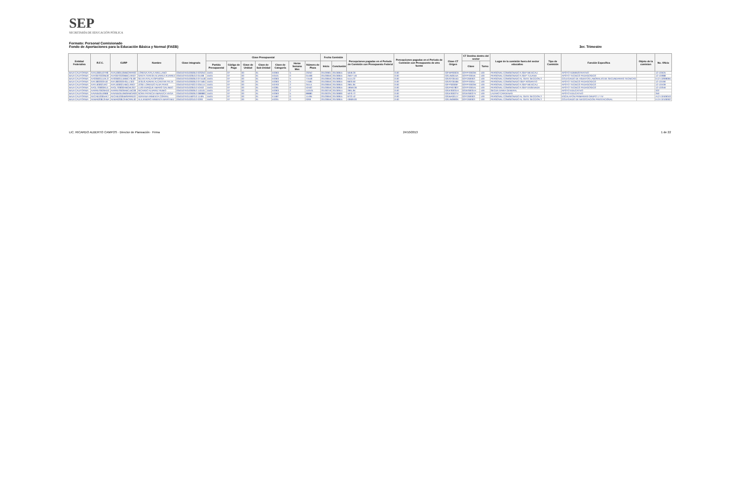SEP
SECRETARÍA DE EDUCACIÓN PÚBLICA
Formato: Personal Comisionado
Fondo de Aportaciones para la Educación Básica y Normal (FAEB) 3er. Trimestre
| Entidad Federativa | R.F.C. | CURP | Nombre | Clave integrada | Clave Presupuestal | | | | | | | Fecha Comisión | | Percepciones pagadas en el Periodo de Comisión con Presupuesto Federal | Percepciones pagadas en el Periodo de Comisión con Presupuesto de otra fuente | Clave CT Origen | CT Destino dentro del sector | | Lugar de la comisión fuera del sector educativo | Tipo de Comisión | Función Específica | Objeto de la comision | No. Oficio |
| --- | --- | --- | --- | --- | --- | --- | --- | --- | --- | --- | --- | --- | --- | --- | --- | --- | --- | --- | --- | --- | --- | --- | --- |
| | | | | | Partida Presupuestal | Código de Pago | Clave de Unidad | Clave de Sub Unidad | Clave de Categoría | Horas Semana Mes | Número de Plaza | Inicio | Conclusión | | | | Clave | Turno | | | | | |
| BAJA CALIFORNIA | AAAL690510TR8 | AAAL690510MBCRRR03 | LORENA AYALA ARELLANO | 0340107E0103636.0 023252 | 15401 | 07 | 03 | 01 | E0363 | 5 | 23252 | 20120901 | 20130815 | 5049.20 | 0.00 | 02FMP0002D | 02FPF0002M | 100 | PERSONAL COMISIONADO A ISEP MEXICALI | | APOYO ADMINISTRATIVO | | 12-13/525 |
| BAJA CALIFORNIA | AAAS670320MJ8 | AAAS670320MBCLRN07 | SANTA TERESA ALVAREZ ALVAREZ | 0340107E0102810.0 01408 | 15401 | 07 | 03 | 01 | E0101 | 0 | 01408 | 20120816 | 20130815 | 25677.46 | 0.00 | 02DJN0615A | 02FPF0004K | 100 | PERSONAL COMISIONADO A ISEP TIJUANA | | APOYO TECNICO PEDAGOGICO | | 12-13/088 |
| BAJA CALIFORNIA | AASS600114ALO | AASS600114MBCYSL08 | SILVIA AYALA ESPINOSA | 0340107E0103636.0 071518 | 15401 | 07 | 03 | 01 | E0363 | 5 | 71518 | 20120816 | 20130815 | 5114.22 | 0.00 | 02DST0044D | 02FGS0002I | 100 | PERSONAL COMISIONADO AL SNTE SECCION 2 | | COLEGIADO DE ASUNTOS LABORALES DE SECUNDARIAS TECNICAS | | E12-13/099094 |
| BAJA CALIFORNIA | AAFJ800303HJ0 | AAFJ800303HSLLLS02 | JESUS ADRIAN ALCANTAR FELIX | 0340107E0103636.0 071584 | 15401 | 07 | 03 | 01 | E0363 | 5 | 71584 | 20120816 | 20130815 | 6603.60 | 0.00 | 02DST0046B | 02FPF0005J | 100 | PERSONAL COMISIONADO ISEP ROSARITO | | APOYO TECNICO PEDAGOGICO | | 12-13/190 |
| BAJA CALIFORNIA | AAFL600921IR2 | AAFL600921HBCLRR07 | JOSE LORENZO ALVA FRIAS | 0340107E0107632.0 034114 | 15401 | 07 | 03 | 01 | E0763 | 2 | 34114 | 20120816 | 20130815 | 2661.84 | 0.00 | 02FPS0006F | 02FPF0002M | 100 | PERSONAL COMISIONADO A ISEP MEXICALI | | APOYO TECNICO PEDAGOGICO | | 12-13/439 |
| BAJA CALIFORNIA | AAGL700830KL5 | AAGL700830HBCMLS07 | LUIS ENRIQUE AMARO GALINDO | 0340107E0102810.0 52402 | 15401 | 07 | 03 | 01 | E0281 | 0 | 52402 | 20120816 | 20130815 | 19659.36 | 0.00 | 02DPR0780T | 02FPF0001N | 100 | PERSONAL COMISIONADO A ISEP ENSENADA | | APOYO TECNICO PEDAGOGICO | | 12-13/346 |
| BAJA CALIFORNIA | AARR570626HD0 | AARR570626HBCLBC08 | RICARDO ALVAREZ RUBIO | 0340107E0103636.0 110101 | 15401 | 07 | 03 | 01 | E0363 | 2 | 110101 | 20130219 | 20130914 | 2661.84 | 0.00 | 02DES0031H | 02DES0031H | 100 | SECUN DARIA GENERAL | | APOYO EDUCATIVO | | 322 |
| BAJA CALIFORNIA | AAVN640519968 | AAVN640519MSRMGR00 | NORA PATRICIA AMAVIZCA VEGA | 0340107E0103636.0 089880 | 15401 | 07 | 03 | 01 | E0363 | 5 | 89880 | 20130225 | 20130830 | 5070.72 | 0.00 | 02DES0027V | 02DES0027V | 100 | LAZARO CARDENAS | | APOYO EDUCATIVO | | 350 |
| BAJA CALIFORNIA | AECA610305HK7 | AECA610305MSRRRD07 | ADRIANA ARMENTA CORRAL | 0340107E0115870.0 11495 | 15401 | 07 | 03 | 01 | E1587 | 0 | 11495 | 20120816 | 20130815 | 9722.42 | 0.00 | 02DBA0011Y | 02FGS0002I | 100 | PERSONAL COMISIONADO AL SNTE SECCION 2 | | ESCALAFON PRIMARIAS GRUPO 1 Y IV | | A12-13/406343 |
| BAJA CALIFORNIA | AEMA620812HBA | AEMA620812HBCRRL00 | ALEJANDRO ARMENTA MARTINEZ | 0340107E0102010.0 0200 | 15401 | 07 | 03 | 01 | E0201 | 0 | 0200 | 20120816 | 20130815 | 43609.00 | 0.00 | 02DJN0690N | 02FGS0002I | 100 | PERSONAL COMISIONADO AL SNTE SECCION 2 | | COLEGIADO DE NEGOCIACION PRESTACIONAL | | E13-13/100002 |
LIC. RICARDO ALBERTO CAMPOS · Director de Planeación · Firma 24/10/2013 1 de 22